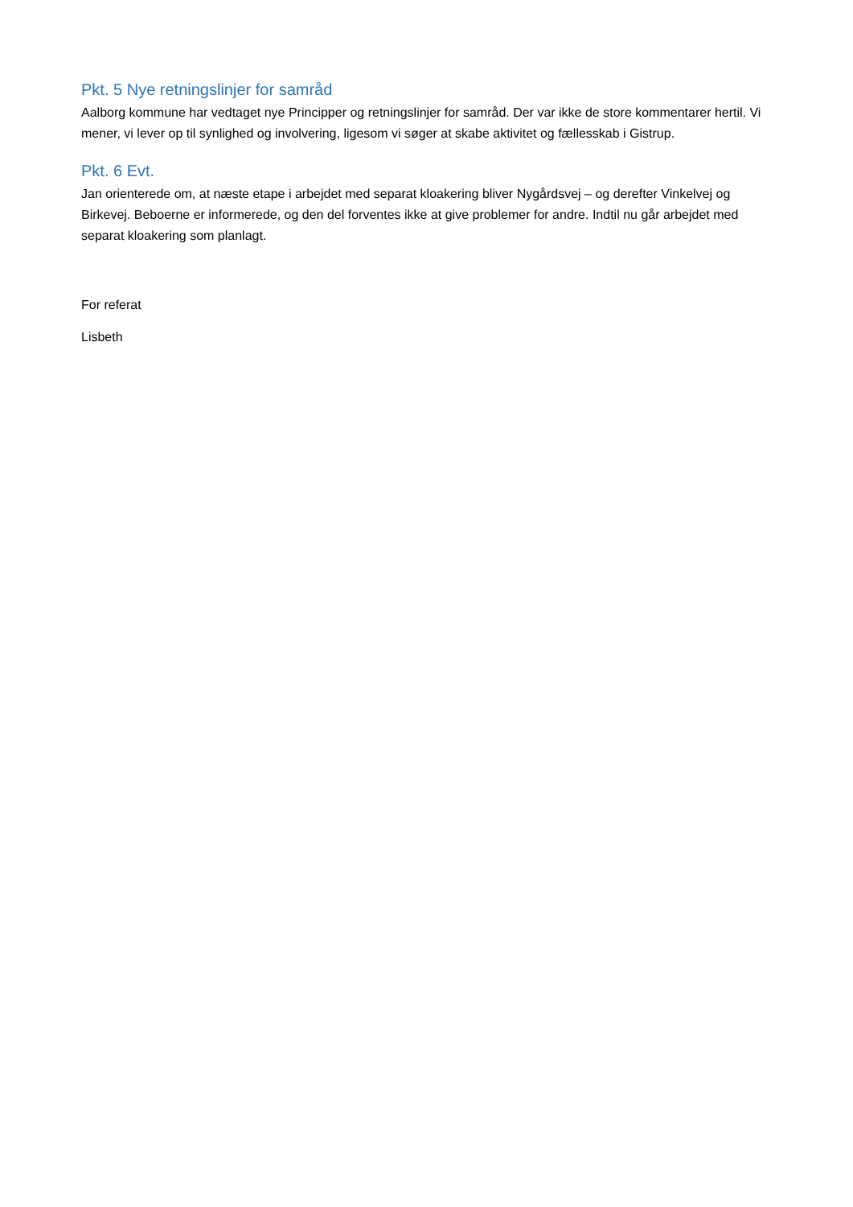Pkt. 5 Nye retningslinjer for samråd
Aalborg kommune har vedtaget nye Principper og retningslinjer for samråd. Der var ikke de store kommentarer hertil. Vi mener, vi lever op til synlighed og involvering, ligesom vi søger at skabe aktivitet og fællesskab i Gistrup.
Pkt. 6 Evt.
Jan orienterede om, at næste etape i arbejdet med separat kloakering bliver Nygårdsvej – og derefter Vinkelvej og Birkevej. Beboerne er informerede, og den del forventes ikke at give problemer for andre. Indtil nu går arbejdet med separat kloakering som planlagt.
For referat
Lisbeth